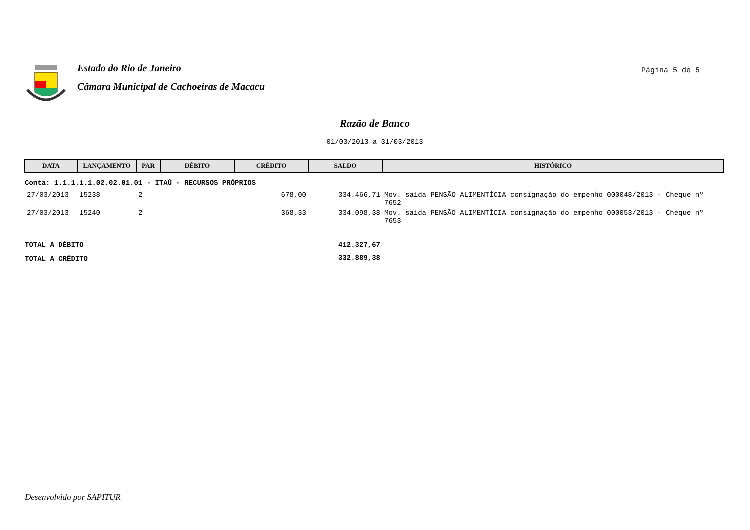Estado do Rio de Janeiro
Câmara Municipal de Cachoeiras de Macacu
Página 5 de 5
Razão de Banco
01/03/2013 a 31/03/2013
| DATA | LANÇAMENTO | PAR | DÉBITO | CRÉDITO | SALDO | HISTÓRICO |
| --- | --- | --- | --- | --- | --- | --- |
| Conta: 1.1.1.1.1.02.02.01.01 - ITAÚ - RECURSOS PRÓPRIOS | | | | | | |
| 27/03/2013 | 15238 | 2 | | 678,00 | 334.466,71 | Mov. saída PENSÃO ALIMENTÍCIA consignação do empenho 000048/2013 - Cheque nº 7652 |
| 27/03/2013 | 15240 | 2 | | 368,33 | 334.098,38 | Mov. saída PENSÃO ALIMENTÍCIA consignação do empenho 000053/2013 - Cheque nº 7653 |
| TOTAL A DÉBITO | | | | | 412.327,67 | |
| TOTAL A CRÉDITO | | | | | 332.889,38 | |
Desenvolvido por SAPITUR